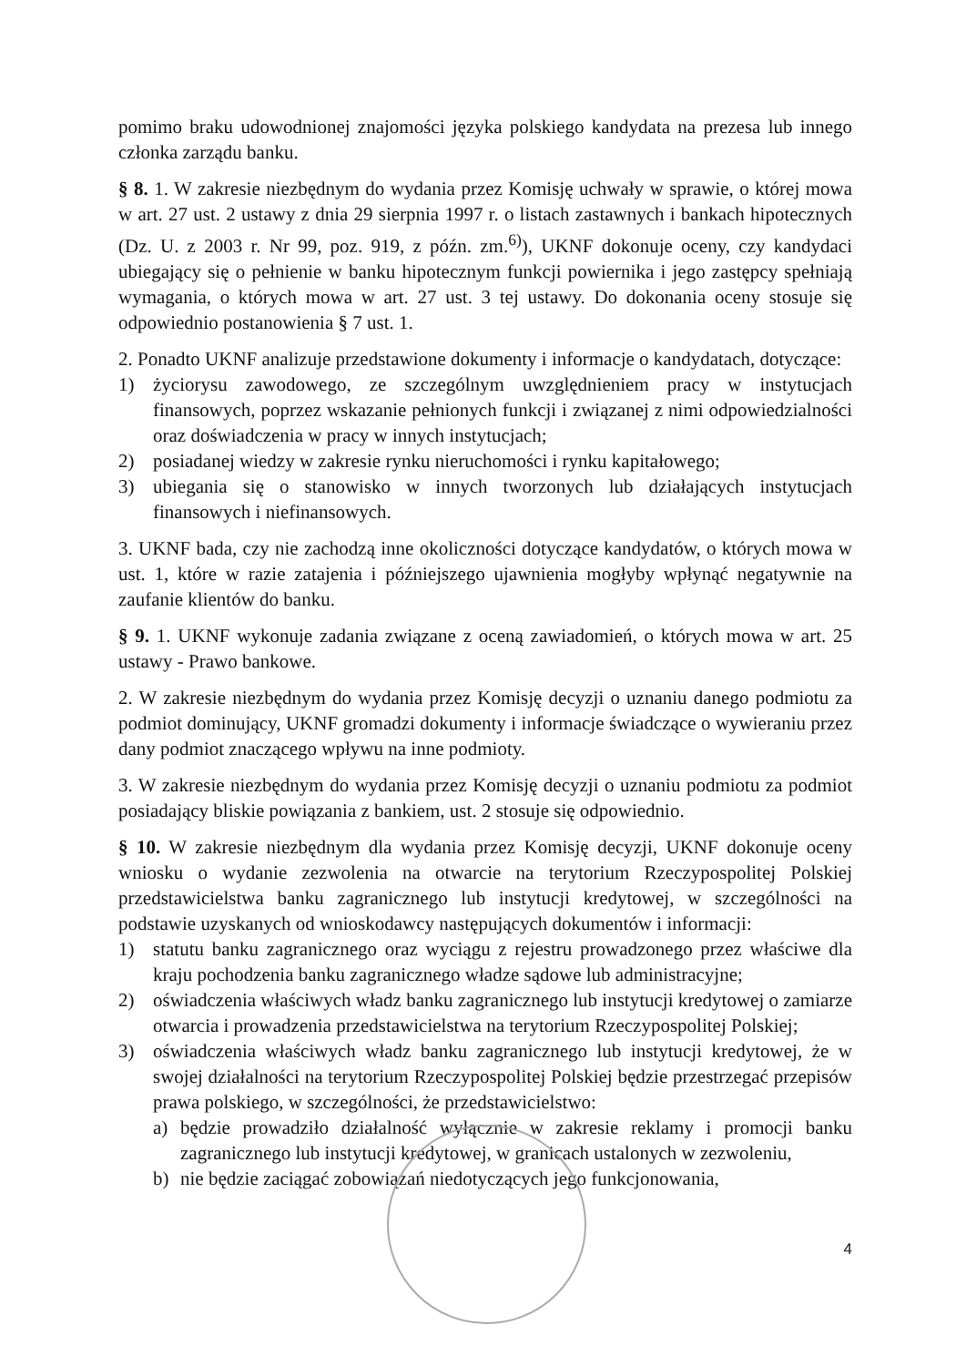pomimo braku udowodnionej znajomości języka polskiego kandydata na prezesa lub innego członka zarządu banku.
§ 8. 1. W zakresie niezbędnym do wydania przez Komisję uchwały w sprawie, o której mowa w art. 27 ust. 2 ustawy z dnia 29 sierpnia 1997 r. o listach zastawnych i bankach hipotecznych (Dz. U. z 2003 r. Nr 99, poz. 919, z późn. zm.<sup>6)</sup>), UKNF dokonuje oceny, czy kandydaci ubiegający się o pełnienie w banku hipotecznym funkcji powiernika i jego zastępcy spełniają wymagania, o których mowa w art. 27 ust. 3 tej ustawy. Do dokonania oceny stosuje się odpowiednio postanowienia § 7 ust. 1.
2. Ponadto UKNF analizuje przedstawione dokumenty i informacje o kandydatach, dotyczące:
1) życiorysu zawodowego, ze szczególnym uwzględnieniem pracy w instytucjach finansowych, poprzez wskazanie pełnionych funkcji i związanej z nimi odpowiedzialności oraz doświadczenia w pracy w innych instytucjach;
2) posiadanej wiedzy w zakresie rynku nieruchomości i rynku kapitałowego;
3) ubiegania się o stanowisko w innych tworzonych lub działających instytucjach finansowych i niefinansowych.
3. UKNF bada, czy nie zachodzą inne okoliczności dotyczące kandydatów, o których mowa w ust. 1, które w razie zatajenia i późniejszego ujawnienia mogłyby wpłynąć negatywnie na zaufanie klientów do banku.
§ 9. 1. UKNF wykonuje zadania związane z oceną zawiadomień, o których mowa w art. 25 ustawy - Prawo bankowe.
2. W zakresie niezbędnym do wydania przez Komisję decyzji o uznaniu danego podmiotu za podmiot dominujący, UKNF gromadzi dokumenty i informacje świadczące o wywieraniu przez dany podmiot znaczącego wpływu na inne podmioty.
3. W zakresie niezbędnym do wydania przez Komisję decyzji o uznaniu podmiotu za podmiot posiadający bliskie powiązania z bankiem, ust. 2 stosuje się odpowiednio.
§ 10. W zakresie niezbędnym dla wydania przez Komisję decyzji, UKNF dokonuje oceny wniosku o wydanie zezwolenia na otwarcie na terytorium Rzeczypospolitej Polskiej przedstawicielstwa banku zagranicznego lub instytucji kredytowej, w szczególności na podstawie uzyskanych od wnioskodawcy następujących dokumentów i informacji:
1) statutu banku zagranicznego oraz wyciągu z rejestru prowadzonego przez właściwe dla kraju pochodzenia banku zagranicznego władze sądowe lub administracyjne;
2) oświadczenia właściwych władz banku zagranicznego lub instytucji kredytowej o zamiarze otwarcia i prowadzenia przedstawicielstwa na terytorium Rzeczypospolitej Polskiej;
3) oświadczenia właściwych władz banku zagranicznego lub instytucji kredytowej, że w swojej działalności na terytorium Rzeczypospolitej Polskiej będzie przestrzegać przepisów prawa polskiego, w szczególności, że przedstawicielstwo:
a) będzie prowadziło działalność wyłącznie w zakresie reklamy i promocji banku zagranicznego lub instytucji kredytowej, w granicach ustalonych w zezwoleniu,
b) nie będzie zaciągać zobowiązań niedotyczących jego funkcjonowania,
4